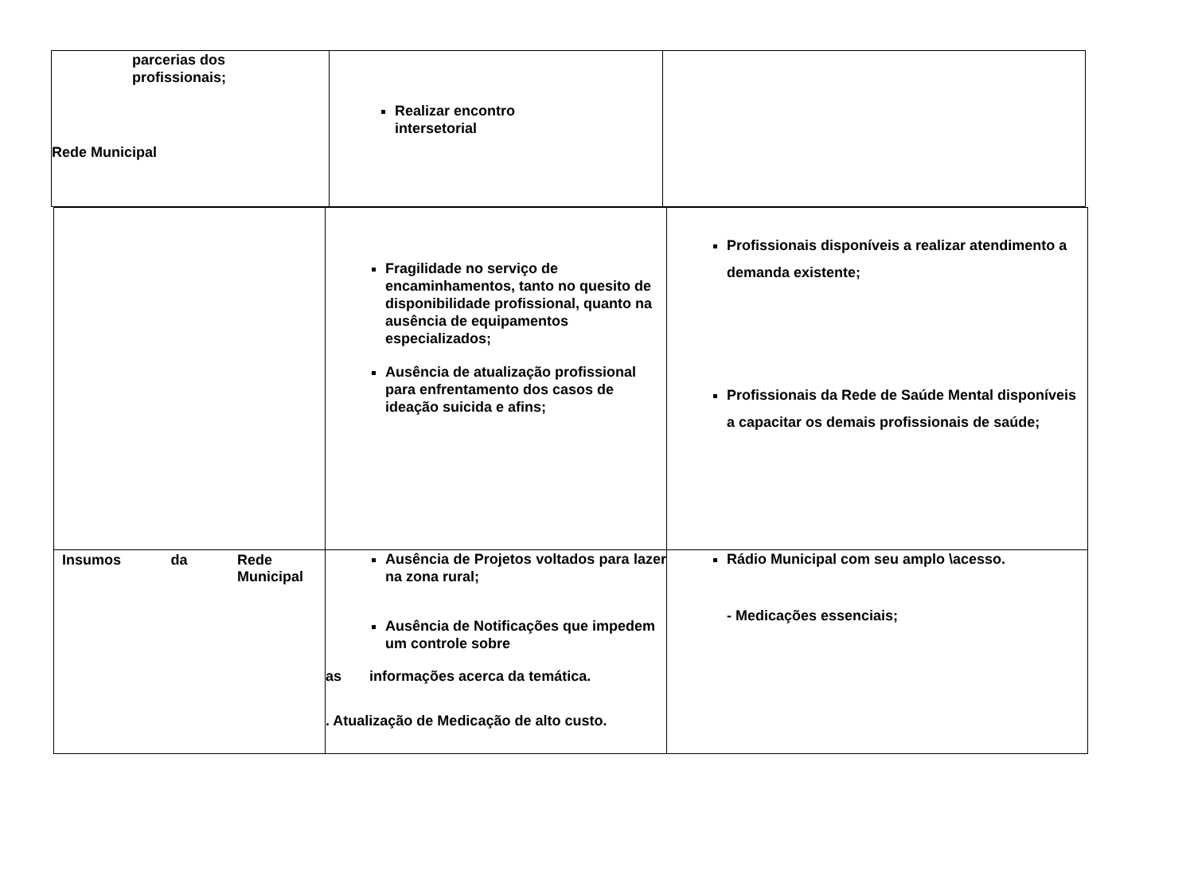| Rede Municipal | parcerias dos profissionais; Realizar encontro intersetorial | |
| | Fragilidade no serviço de encaminhamentos, tanto no quesito de disponibilidade profissional, quanto na ausência de equipamentos especializados; Ausência de atualização profissional para enfrentamento dos casos de ideação suicida e afins; | Profissionais disponíveis a realizar atendimento a demanda existente; Profissionais da Rede de Saúde Mental disponíveis a capacitar os demais profissionais de saúde; |
| Insumos da Rede Municipal | Ausência de Projetos voltados para lazer na zona rural; Ausência de Notificações que impedem um controle sobre as informações acerca da temática. . Atualização de Medicação de alto custo. | Rádio Municipal com seu amplo \acesso. - Medicações essenciais; |